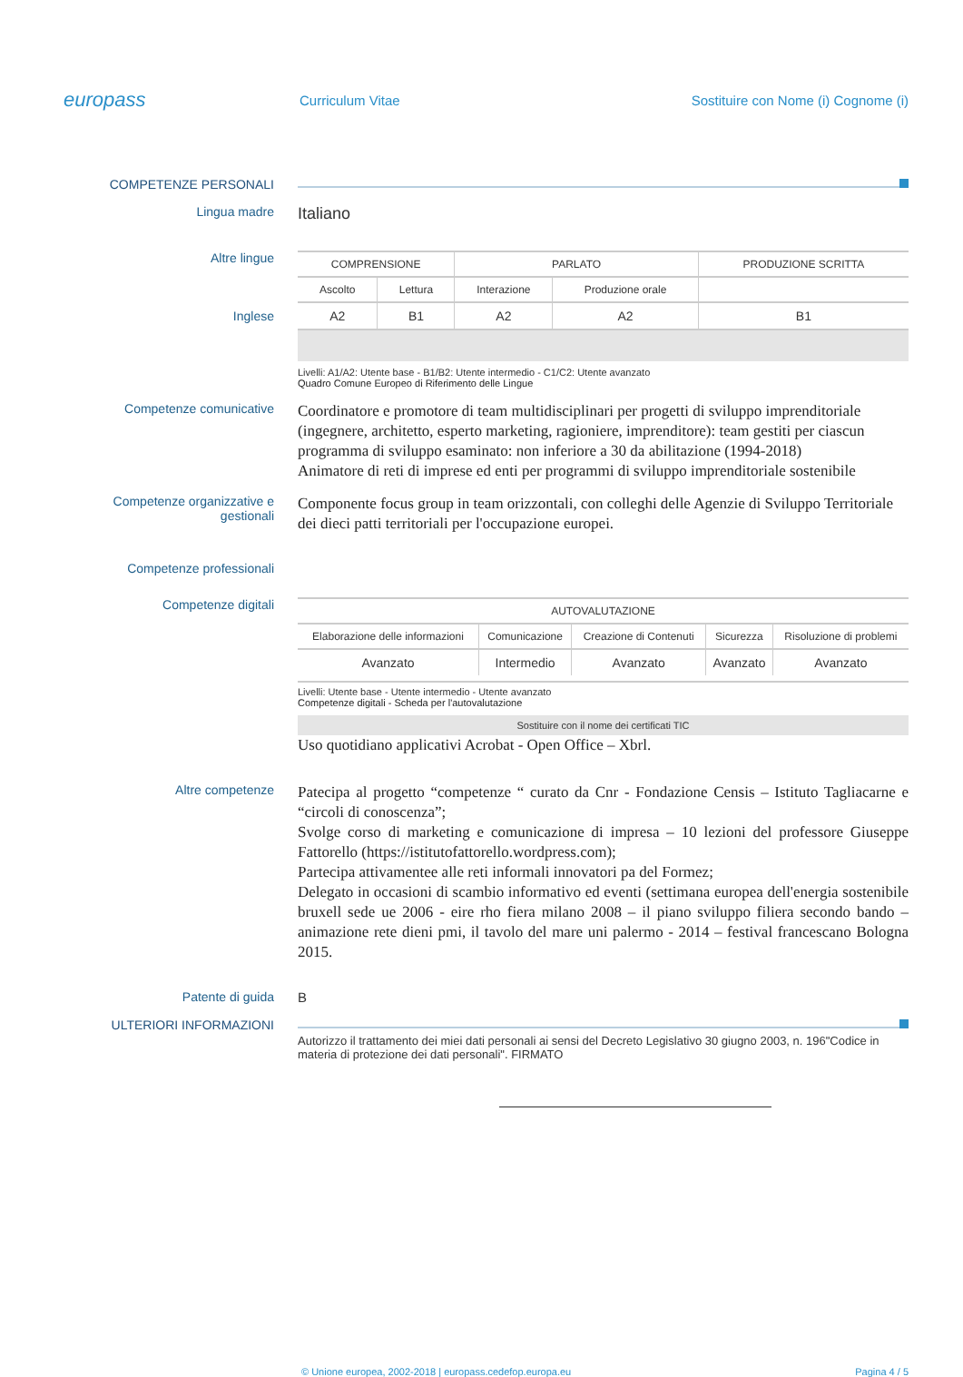europass
Curriculum Vitae
Sostituire con Nome (i) Cognome (i)
COMPETENZE PERSONALI
Lingua madre
Italiano
Altre lingue
Inglese
| COMPRENSIONE | | PARLATO | | PRODUZIONE SCRITTA |
| --- | --- | --- | --- | --- |
| Ascolto | Lettura | Interazione | Produzione orale | |
| A2 | B1 | A2 | A2 | B1 |
Livelli: A1/A2: Utente base - B1/B2: Utente intermedio - C1/C2: Utente avanzato
Quadro Comune Europeo di Riferimento delle Lingue
Competenze comunicative
Coordinatore e promotore di team multidisciplinari per progetti di sviluppo imprenditoriale (ingegnere, architetto, esperto marketing, ragioniere, imprenditore): team gestiti per ciascun programma di sviluppo esaminato: non inferiore a 30 da abilitazione (1994-2018)
Animatore di reti di imprese ed enti per programmi di sviluppo imprenditoriale sostenibile
Competenze organizzative e gestionali
Componente focus group in team orizzontali, con colleghi delle Agenzie di Sviluppo Territoriale dei dieci patti territoriali per l'occupazione europei.
Competenze professionali
Competenze digitali
| AUTOVALUTAZIONE | | | | |
| --- | --- | --- | --- | --- |
| Elaborazione delle informazioni | Comunicazione | Creazione di Contenuti | Sicurezza | Risoluzione di problemi |
| Avanzato | Intermedio | Avanzato | Avanzato | Avanzato |
Livelli: Utente base - Utente intermedio - Utente avanzato
Competenze digitali - Scheda per l'autovalutazione
Sostituire con il nome dei certificati TIC
Uso quotidiano applicativi Acrobat - Open Office – Xbrl.
Altre competenze
Patecipa al progetto “competenze “ curato da Cnr - Fondazione Censis – Istituto Tagliacarne e “circoli di conoscenza”;
Svolge corso di marketing e comunicazione di impresa – 10 lezioni del professore Giuseppe Fattorello (https://istitutofattorello.wordpress.com);
Partecipa attivamentee alle reti informali innovatori pa del Formez;
Delegato in occasioni di scambio informativo ed eventi (settimana europea dell'energia sostenibile bruxell sede ue 2006 - eire rho fiera milano 2008 – il piano sviluppo filiera secondo bando – animazione rete dieni pmi, il tavolo del mare uni palermo - 2014 – festival francescano Bologna 2015.
Patente di guida B
ULTERIORI INFORMAZIONI
Autorizzo il trattamento dei miei dati personali ai sensi del Decreto Legislativo 30 giugno 2003, n. 196"Codice in materia di protezione dei dati personali". FIRMATO
© Unione europea, 2002-2018 | europass.cedefop.europa.eu Pagina 4 / 5